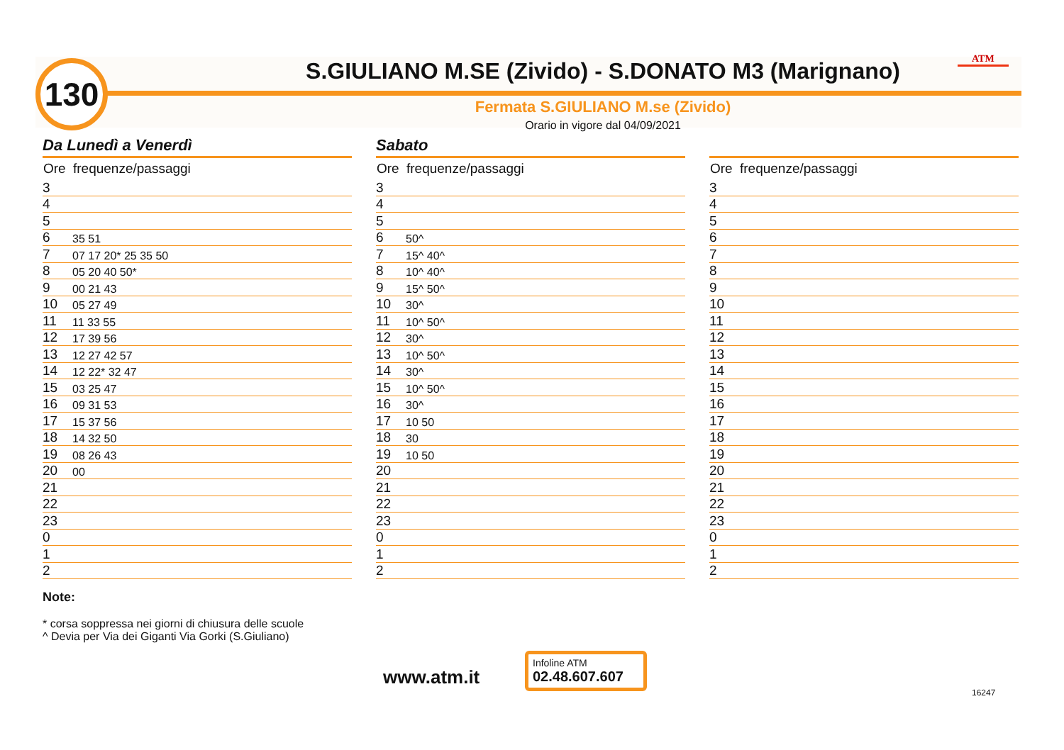130 S.GIULIANO M.SE (Zivido) - S.DONATO M3 (Marignano) ATM
Fermata S.GIULIANO M.se (Zivido)
Orario in vigore dal 04/09/2021
Da Lunedì a Venerdì
| Ore | frequenze/passaggi |
| --- | --- |
| 3 | |
| 4 | |
| 5 | |
| 6 | 35 51 |
| 7 | 07 17 20* 25 35 50 |
| 8 | 05 20 40 50* |
| 9 | 00 21 43 |
| 10 | 05 27 49 |
| 11 | 11 33 55 |
| 12 | 17 39 56 |
| 13 | 12 27 42 57 |
| 14 | 12 22* 32 47 |
| 15 | 03 25 47 |
| 16 | 09 31 53 |
| 17 | 15 37 56 |
| 18 | 14 32 50 |
| 19 | 08 26 43 |
| 20 | 00 |
| 21 | |
| 22 | |
| 23 | |
| 0 | |
| 1 | |
| 2 | |
Sabato
| Ore | frequenze/passaggi |
| --- | --- |
| 3 | |
| 4 | |
| 5 | |
| 6 | 50^ |
| 7 | 15^ 40^ |
| 8 | 10^ 40^ |
| 9 | 15^ 50^ |
| 10 | 30^ |
| 11 | 10^ 50^ |
| 12 | 30^ |
| 13 | 10^ 50^ |
| 14 | 30^ |
| 15 | 10^ 50^ |
| 16 | 30^ |
| 17 | 10 50 |
| 18 | 30 |
| 19 | 10 50 |
| 20 | |
| 21 | |
| 22 | |
| 23 | |
| 0 | |
| 1 | |
| 2 | |
| Ore | frequenze/passaggi |
| --- | --- |
| 3 | |
| 4 | |
| 5 | |
| 6 | |
| 7 | |
| 8 | |
| 9 | |
| 10 | |
| 11 | |
| 12 | |
| 13 | |
| 14 | |
| 15 | |
| 16 | |
| 17 | |
| 18 | |
| 19 | |
| 20 | |
| 21 | |
| 22 | |
| 23 | |
| 0 | |
| 1 | |
| 2 | |
Note:
* corsa soppressa nei giorni di chiusura delle scuole
^ Devia per Via dei Giganti Via Gorki (S.Giuliano)
www.atm.it
Infoline ATM
02.48.607.607
16247